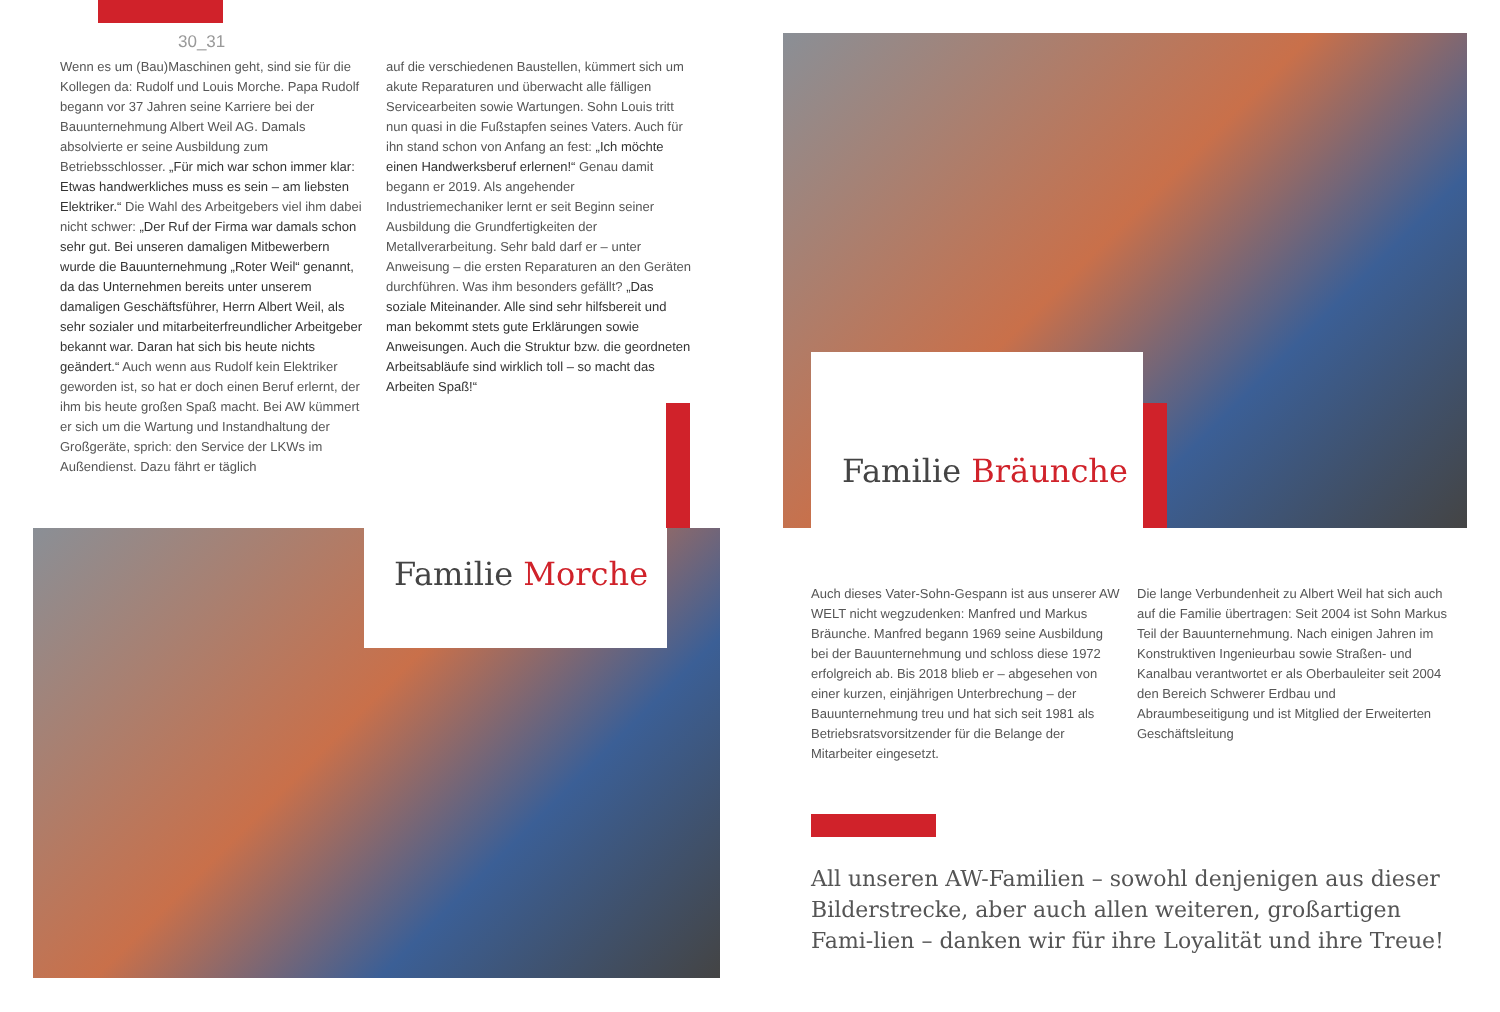30_31
Wenn es um (Bau)Maschinen geht, sind sie für die Kollegen da: Rudolf und Louis Morche. Papa Rudolf begann vor 37 Jahren seine Karriere bei der Bauunternehmung Albert Weil AG. Damals absolvierte er seine Ausbildung zum Betriebsschlosser. „Für mich war schon immer klar: Etwas handwerkliches muss es sein – am liebsten Elektriker.“ Die Wahl des Arbeitgebers viel ihm dabei nicht schwer: „Der Ruf der Firma war damals schon sehr gut. Bei unseren damaligen Mitbewerbern wurde die Bauunternehmung „Roter Weil“ genannt, da das Unternehmen bereits unter unserem damaligen Geschäftsführer, Herrn Albert Weil, als sehr sozialer und mitarbeiterfreundlicher Arbeitgeber bekannt war. Daran hat sich bis heute nichts geändert.“ Auch wenn aus Rudolf kein Elektriker geworden ist, so hat er doch einen Beruf erlernt, der ihm bis heute großen Spaß macht. Bei AW kümmert er sich um die Wartung und Instandhaltung der Großgeräte, sprich: den Service der LKWs im Außendienst. Dazu fährt er täglich
auf die verschiedenen Baustellen, kümmert sich um akute Reparaturen und überwacht alle fälligen Servicearbeiten sowie Wartungen. Sohn Louis tritt nun quasi in die Fußstapfen seines Vaters. Auch für ihn stand schon von Anfang an fest: „Ich möchte einen Handwerksberuf erlernen!“ Genau damit begann er 2019. Als angehender Industriemechaniker lernt er seit Beginn seiner Ausbildung die Grundfertigkeiten der Metallverarbeitung. Sehr bald darf er – unter Anweisung – die ersten Reparaturen an den Geräten durchführen. Was ihm besonders gefällt? „Das soziale Miteinander. Alle sind sehr hilfsbereit und man bekommt stets gute Erklärungen sowie Anweisungen. Auch die Struktur bzw. die geordneten Arbeitsabläufe sind wirklich toll – so macht das Arbeiten Spaß!“
Familie Morche
Familie Bräunche
Auch dieses Vater-Sohn-Gespann ist aus unserer AW WELT nicht wegzudenken: Manfred und Markus Bräunche. Manfred begann 1969 seine Ausbildung bei der Bauunternehmung und schloss diese 1972 erfolgreich ab. Bis 2018 blieb er – abgesehen von einer kurzen, einjährigen Unterbrechung – der Bauunternehmung treu und hat sich seit 1981 als Betriebsratsvorsitzender für die Belange der Mitarbeiter eingesetzt.
Die lange Verbundenheit zu Albert Weil hat sich auch auf die Familie übertragen: Seit 2004 ist Sohn Markus Teil der Bauunternehmung. Nach einigen Jahren im Konstruktiven Ingenieurbau sowie Straßen- und Kanalbau verantwortet er als Oberbauleiter seit 2004 den Bereich Schwerer Erdbau und Abraumbeseitigung und ist Mitglied der Erweiterten Geschäftsleitung
All unseren AW-Familien – sowohl denjenigen aus dieser Bilderstrecke, aber auch allen weiteren, großartigen Fami-lien – danken wir für ihre Loyalität und ihre Treue!